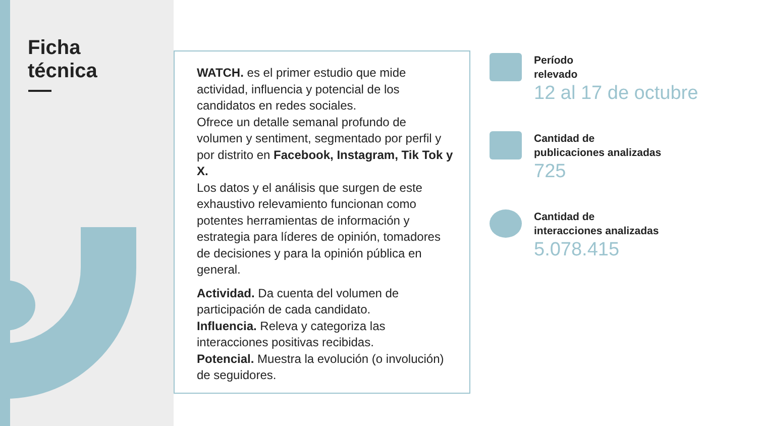Ficha
técnica
WATCH. es el primer estudio que mide actividad, influencia y potencial de los candidatos en redes sociales.
Ofrece un detalle semanal profundo de volumen y sentiment, segmentado por perfil y por distrito en Facebook, Instagram, Tik Tok y X.
Los datos y el análisis que surgen de este exhaustivo relevamiento funcionan como potentes herramientas de información y estrategia para líderes de opinión, tomadores de decisiones y para la opinión pública en general.
Actividad. Da cuenta del volumen de participación de cada candidato.
Influencia. Releva y categoriza las interacciones positivas recibidas.
Potencial. Muestra la evolución (o involución) de seguidores.
Período
relevado
12 al 17 de octubre
Cantidad de
publicaciones analizadas
725
Cantidad de
interacciones analizadas
5.078.415